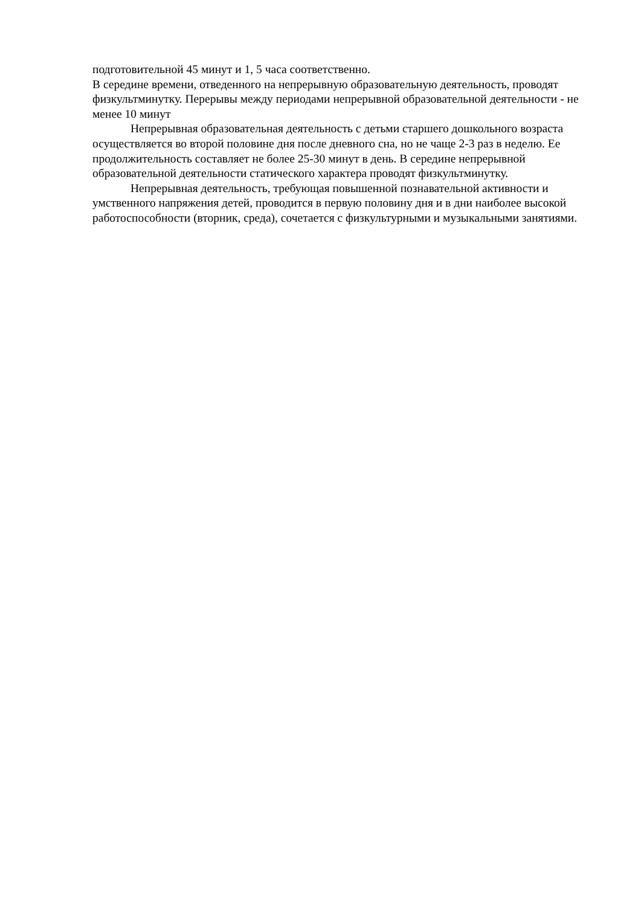подготовительной 45 минут и 1, 5 часа соответственно.
В середине времени, отведенного на непрерывную образовательную деятельность, проводят физкультминутку. Перерывы между периодами непрерывной образовательной деятельности - не менее 10 минут
Непрерывная образовательная деятельность с детьми старшего дошкольного возраста осуществляется во второй половине дня после дневного сна, но не чаще 2-3 раз в неделю. Ее продолжительность составляет не более 25-30 минут в день. В середине непрерывной образовательной деятельности статического характера проводят физкультминутку.
Непрерывная деятельность, требующая повышенной познавательной активности и умственного напряжения детей, проводится в первую половину дня и в дни наиболее высокой работоспособности (вторник, среда), сочетается с физкультурными и музыкальными занятиями.